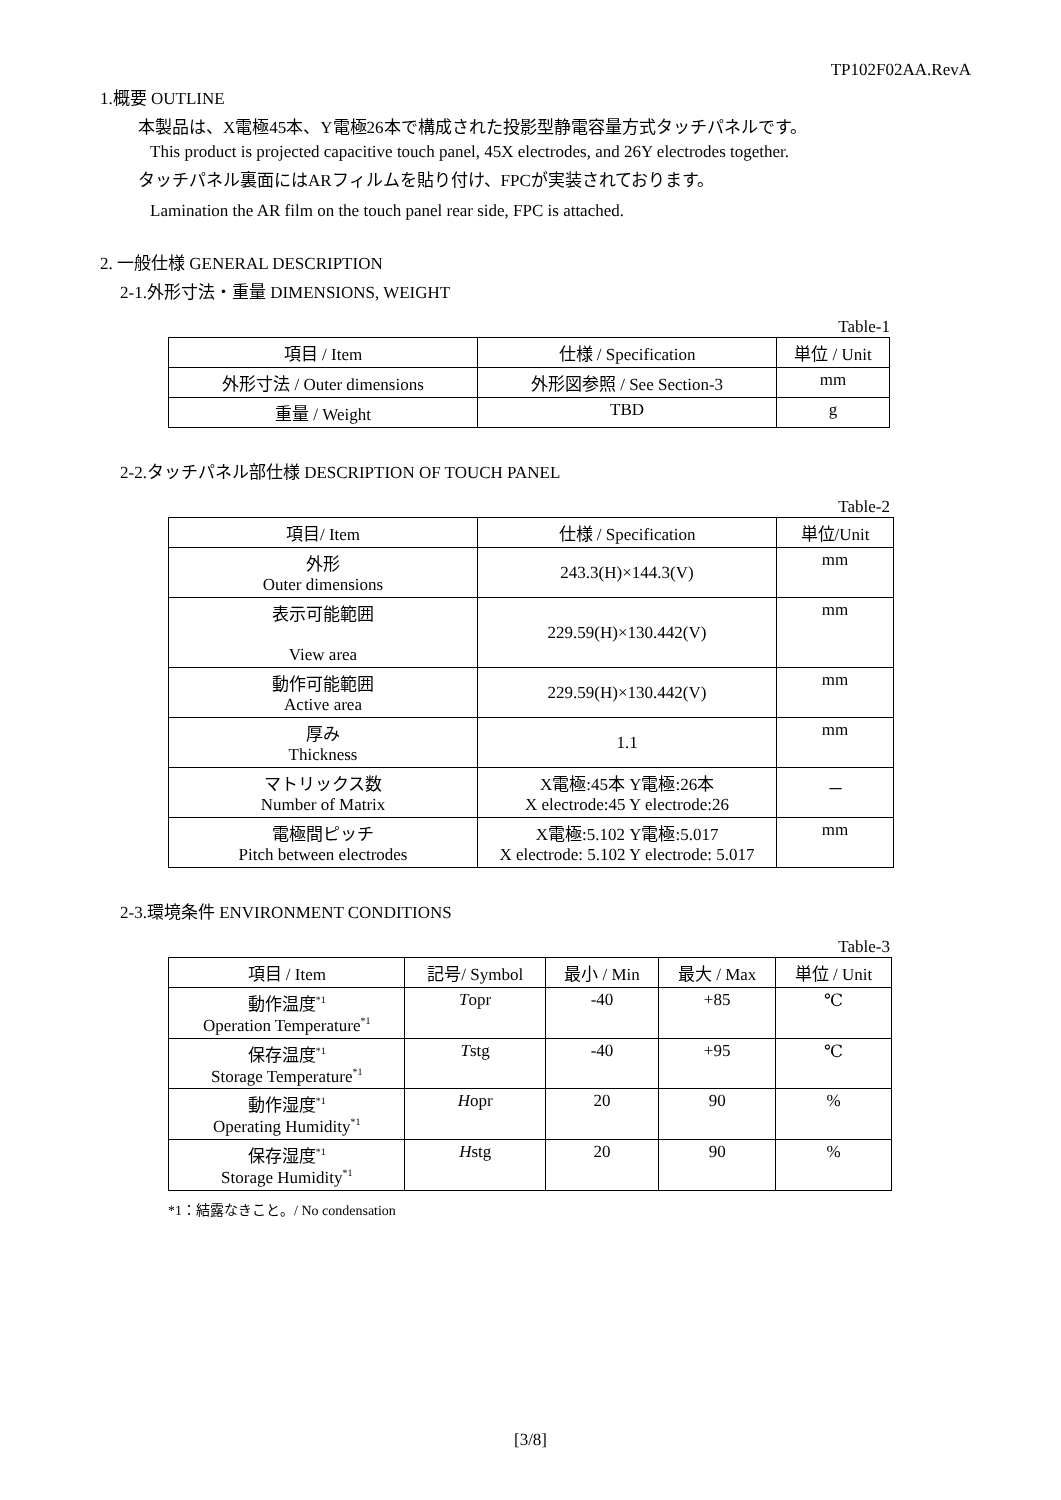TP102F02AA.RevA
1.概要 OUTLINE
本製品は、X電極45本、Y電極26本で構成された投影型静電容量方式タッチパネルです。
This product is projected capacitive touch panel, 45X electrodes, and 26Y electrodes together.
タッチパネル裏面にはARフィルムを貼り付け、FPCが実装されております。
Lamination the AR film on the touch panel rear side, FPC is attached.
2. 一般仕様 GENERAL DESCRIPTION
2-1.外形寸法・重量 DIMENSIONS, WEIGHT
Table-1
| 項目 / Item | 仕様 / Specification | 単位 / Unit |
| --- | --- | --- |
| 外形寸法 / Outer dimensions | 外形図参照 / See Section-3 | mm |
| 重量 / Weight | TBD | g |
2-2.タッチパネル部仕様 DESCRIPTION OF TOUCH PANEL
Table-2
| 項目/ Item | 仕様 / Specification | 単位/Unit |
| --- | --- | --- |
| 外形 Outer dimensions | 243.3(H)×144.3(V) | mm |
| 表示可能範囲 View area | 229.59(H)×130.442(V) | mm |
| 動作可能範囲 Active area | 229.59(H)×130.442(V) | mm |
| 厚み Thickness | 1.1 | mm |
| マトリックス数 Number of Matrix | X電極:45本 Y電極:26本 X electrode:45 Y electrode:26 | － |
| 電極間ピッチ Pitch between electrodes | X電極:5.102 Y電極:5.017 X electrode: 5.102 Y electrode: 5.017 | mm |
2-3.環境条件 ENVIRONMENT CONDITIONS
Table-3
| 項目 / Item | 記号/ Symbol | 最小 / Min | 最大 / Max | 単位 / Unit |
| --- | --- | --- | --- | --- |
| 動作温度<sup>*1</sup> Operation Temperature<sup>*1</sup> | T opr | -40 | +85 | ℃ |
| 保存温度<sup>*1</sup> Storage Temperature<sup>*1</sup> | T stg | -40 | +95 | ℃ |
| 動作湿度<sup>*1</sup> Operating Humidity<sup>*1</sup> | H opr | 20 | 90 | % |
| 保存湿度<sup>*1</sup> Storage Humidity<sup>*1</sup> | H stg | 20 | 90 | % |
*1：結露なきこと。/ No condensation
[3/8]